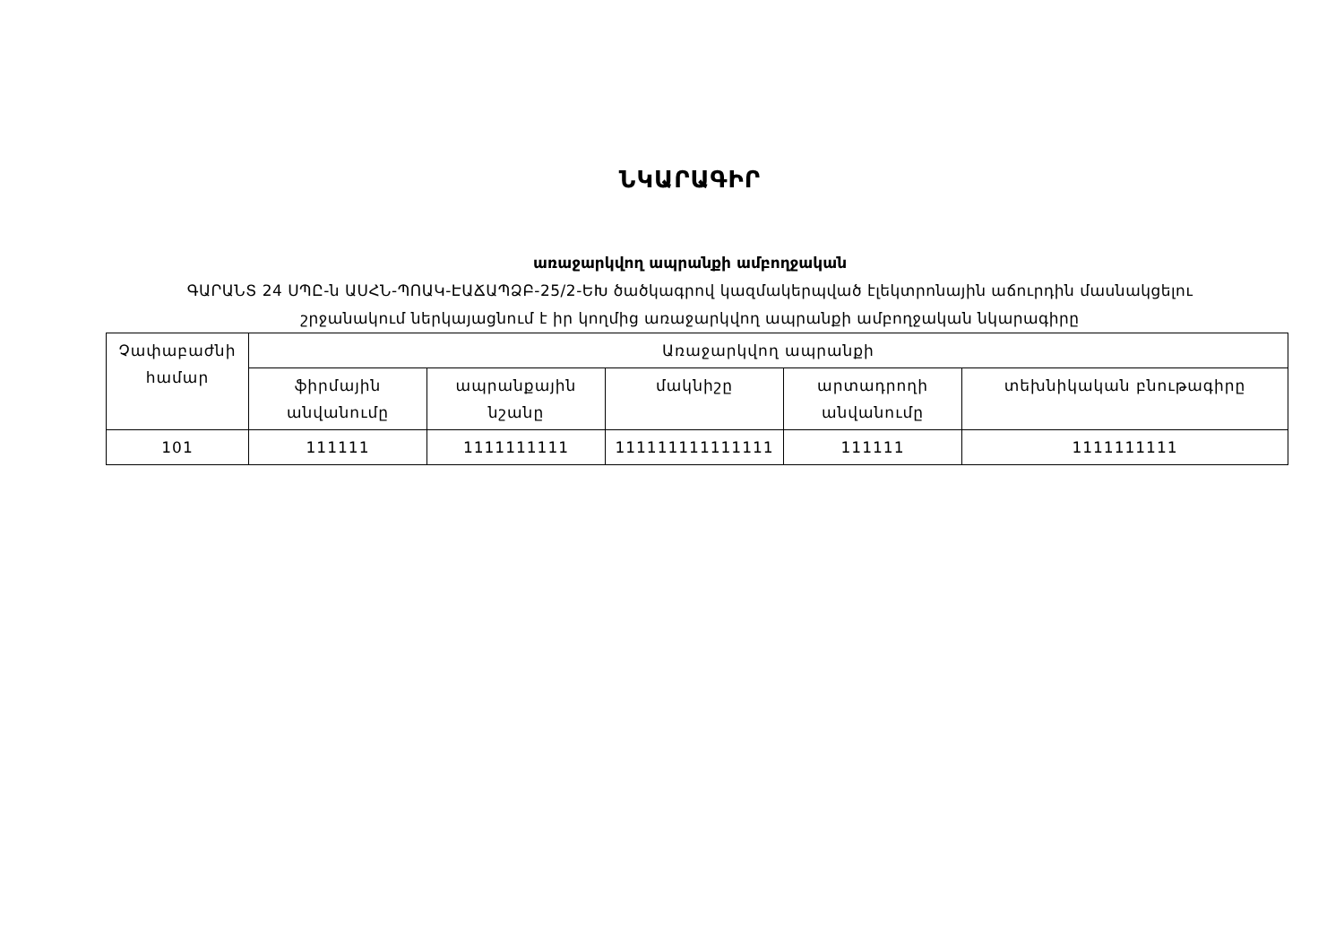ՆԿԱՐԱԳԻՐ
առաջարկվող ապրանքի ամբողջական
ԳԱՐԱՆՏ 24 ՍՊԸ-ն ԱՍՀՆ-ՊՈԱԿ-ԷԱՃԱՊՁԲ-25/2-ԵԽ ծածկագրով կազմակերպված էլեկտրոնային աճուրդին մասնակցելու շրջանակում ներկայացնում է իր կողմից առաջարկվող ապրանքի ամբողջական նկարագիրը
| Չափաբաժնի համար | Առաջարկվող ապրանքի | | | | |
| --- | --- | --- | --- | --- | --- |
| | ֆիրմային անվանումը | ապրանքային նշանը | մակնիշը | արտադրողի անվանումը | տեխնիկական բնութագիրը |
| 101 | 111111 | 1111111111 | 111111111111111 | 111111 | 1111111111 |